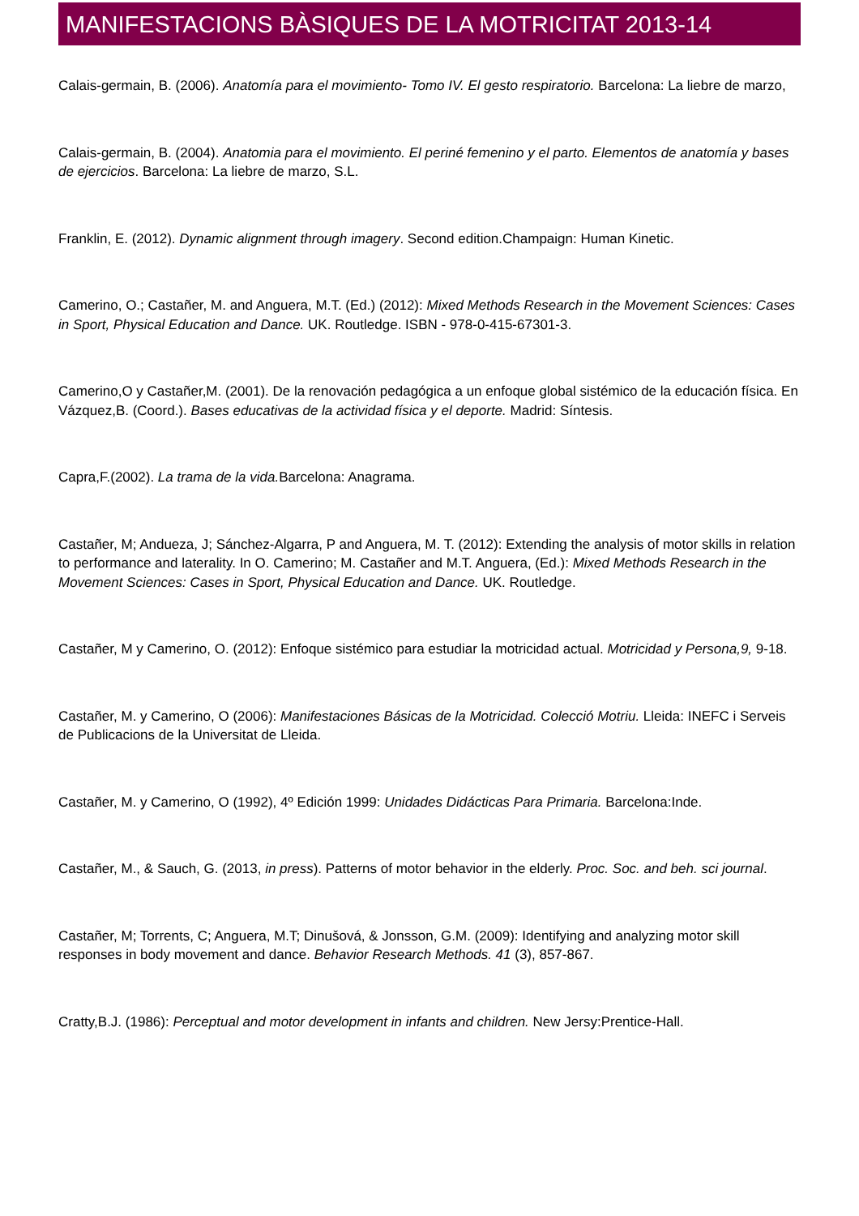MANIFESTACIONS BÀSIQUES DE LA MOTRICITAT 2013-14
Calais-germain, B. (2006). Anatomía para el movimiento- Tomo IV. El gesto respiratorio. Barcelona: La liebre de marzo,
Calais-germain, B. (2004). Anatomia para el movimiento. El periné femenino y el parto. Elementos de anatomía y bases de ejercicios. Barcelona: La liebre de marzo, S.L.
Franklin, E. (2012). Dynamic alignment through imagery. Second edition.Champaign: Human Kinetic.
Camerino, O.; Castañer, M. and Anguera, M.T. (Ed.) (2012): Mixed Methods Research in the Movement Sciences: Cases in Sport, Physical Education and Dance. UK. Routledge. ISBN - 978-0-415-67301-3.
Camerino,O y Castañer,M. (2001). De la renovación pedagógica a un enfoque global sistémico de la educación física. En Vázquez,B. (Coord.). Bases educativas de la actividad física y el deporte. Madrid: Síntesis.
Capra,F.(2002). La trama de la vida. Barcelona: Anagrama.
Castañer, M; Andueza, J; Sánchez-Algarra, P and Anguera, M. T. (2012): Extending the analysis of motor skills in relation to performance and laterality. In O. Camerino; M. Castañer and M.T. Anguera, (Ed.): Mixed Methods Research in the Movement Sciences: Cases in Sport, Physical Education and Dance. UK. Routledge.
Castañer, M y Camerino, O. (2012): Enfoque sistémico para estudiar la motricidad actual. Motricidad y Persona,9, 9-18.
Castañer, M. y Camerino, O (2006): Manifestaciones Básicas de la Motricidad. Colecció Motriu. Lleida: INEFC i Serveis de Publicacions de la Universitat de Lleida.
Castañer, M. y Camerino, O (1992), 4º Edición 1999: Unidades Didácticas Para Primaria. Barcelona:Inde.
Castañer, M., & Sauch, G. (2013, in press). Patterns of motor behavior in the elderly. Proc. Soc. and beh. sci journal.
Castañer, M; Torrents, C; Anguera, M.T; Dinušová, & Jonsson, G.M. (2009): Identifying and analyzing motor skill responses in body movement and dance. Behavior Research Methods. 41 (3), 857-867.
Cratty,B.J. (1986): Perceptual and motor development in infants and children. New Jersy:Prentice-Hall.